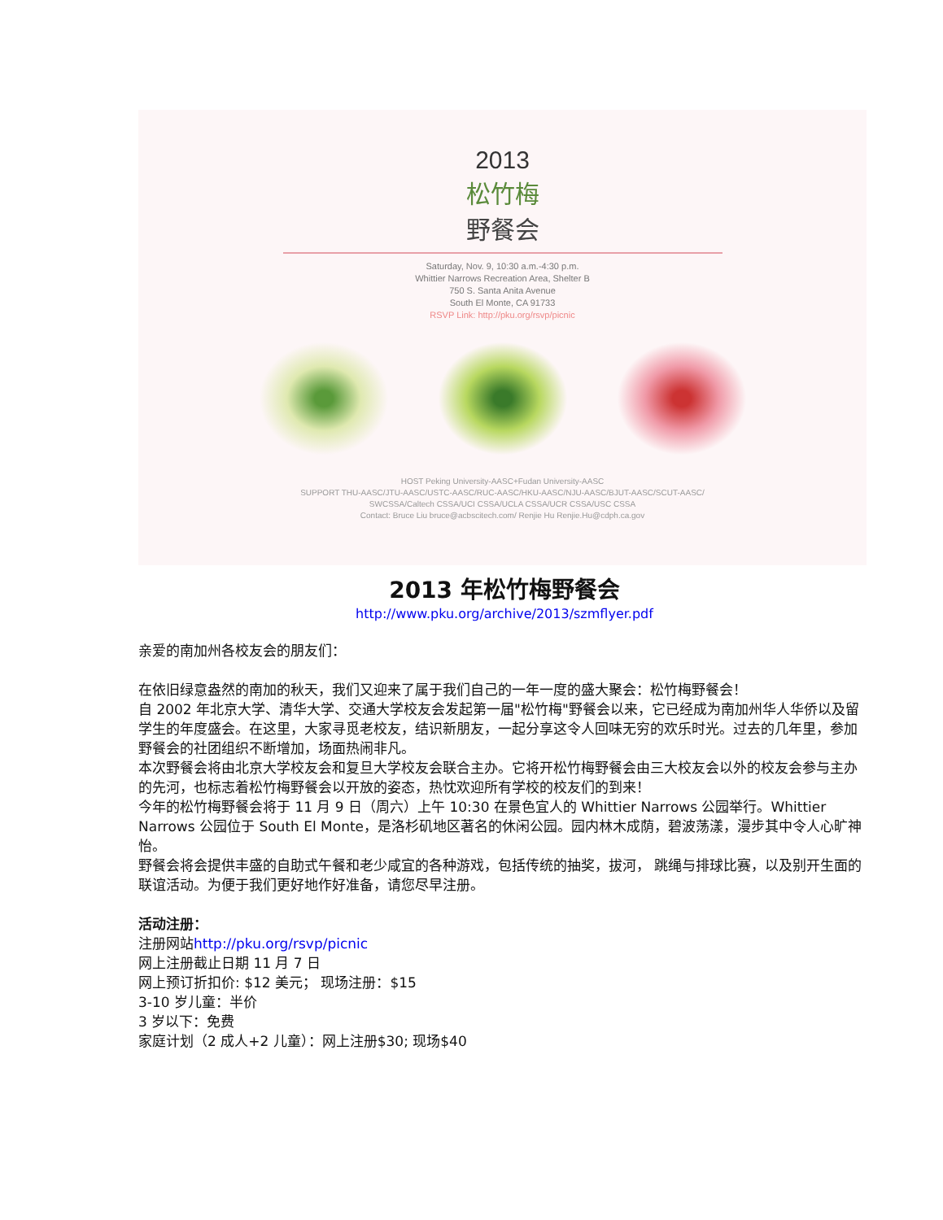2013
松竹梅
野餐会
Saturday, Nov. 9, 10:30 a.m.-4:30 p.m.
Whittier Narrows Recreation Area, Shelter B
750 S. Santa Anita Avenue
South El Monte, CA 91733
RSVP Link: http://pku.org/rsvp/picnic
HOST Peking University-AASC+Fudan University-AASC
SUPPORT THU-AASC/JTU-AASC/USTC-AASC/RUC-AASC/HKU-AASC/NJU-AASC/BJUT-AASC/SCUT-AASC/
SWCSSA/Caltech CSSA/UCI CSSA/UCLA CSSA/UCR CSSA/USC CSSA
Contact: Bruce Liu bruce@acbscitech.com/ Renjie Hu Renjie.Hu@cdph.ca.gov
2013 年松竹梅野餐会
http://www.pku.org/archive/2013/szmflyer.pdf
亲爱的南加州各校友会的朋友们：
在依旧绿意盎然的南加的秋天，我们又迎来了属于我们自己的一年一度的盛大聚会：松竹梅野餐会！
自 2002 年北京大学、清华大学、交通大学校友会发起第一届"松竹梅"野餐会以来，它已经成为南加州华人华侨以及留学生的年度盛会。在这里，大家寻觅老校友，结识新朋友，一起分享这令人回味无穷的欢乐时光。过去的几年里，参加野餐会的社团组织不断增加，场面热闹非凡。
本次野餐会将由北京大学校友会和复旦大学校友会联合主办。它将开松竹梅野餐会由三大校友会以外的校友会参与主办的先河，也标志着松竹梅野餐会以开放的姿态，热忱欢迎所有学校的校友们的到来！
今年的松竹梅野餐会将于 11 月 9 日（周六）上午 10:30 在景色宜人的 Whittier Narrows 公园举行。Whittier Narrows 公园位于 South El Monte，是洛杉矶地区著名的休闲公园。园内林木成荫，碧波荡漾，漫步其中令人心旷神怡。
野餐会将会提供丰盛的自助式午餐和老少咸宜的各种游戏，包括传统的抽奖，拔河， 跳绳与排球比赛，以及别开生面的联谊活动。为便于我们更好地作好准备，请您尽早注册。
活动注册：
注册网站http://pku.org/rsvp/picnic
网上注册截止日期 11 月 7 日
网上预订折扣价: $12 美元； 现场注册：$15
3-10 岁儿童：半价
3 岁以下：免费
家庭计划（2 成人+2 儿童）：网上注册$30; 现场$40